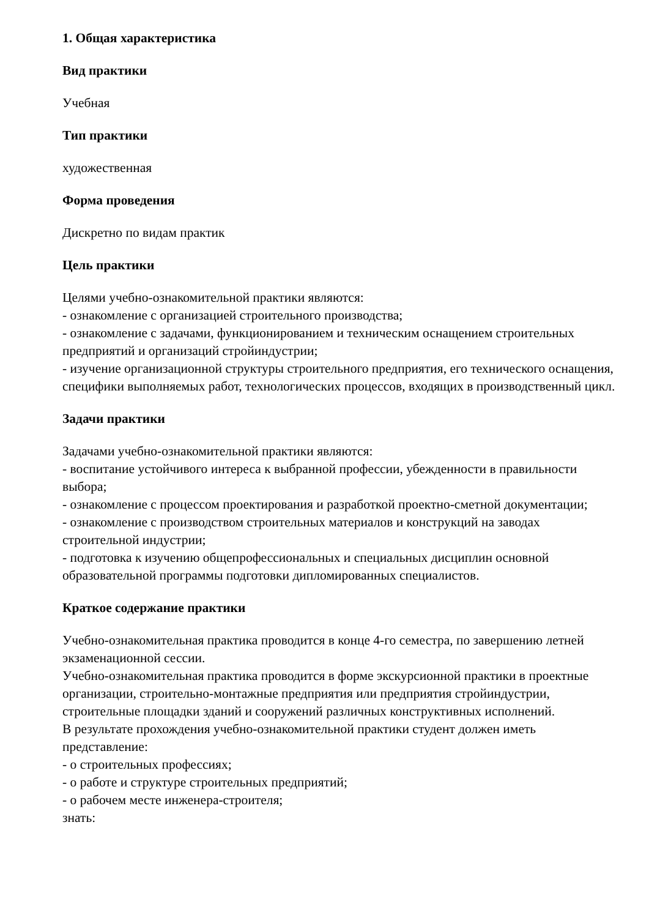1. Общая характеристика
Вид практики
Учебная
Тип практики
художественная
Форма проведения
Дискретно по видам практик
Цель практики
Целями учебно-ознакомительной практики являются:
- ознакомление с организацией строительного производства;
- ознакомление с задачами, функционированием и техническим оснащением строительных предприятий и организаций стройиндустрии;
- изучение организационной структуры строительного предприятия, его технического оснащения, специфики выполняемых работ, технологических процессов, входящих в производственный цикл.
Задачи практики
Задачами учебно-ознакомительной практики являются:
- воспитание устойчивого интереса к выбранной профессии, убежденности в правильности выбора;
- ознакомление с процессом проектирования и разработкой проектно-сметной документации;
- ознакомление с производством строительных материалов и конструкций на заводах строительной индустрии;
- подготовка к изучению общепрофессиональных и специальных дисциплин основной образовательной программы подготовки дипломированных специалистов.
Краткое содержание практики
Учебно-ознакомительная практика проводится в конце 4-го семестра, по завершению летней экзаменационной сессии.
Учебно-ознакомительная практика проводится в форме экскурсионной практики в проектные организации, строительно-монтажные предприятия или предприятия стройиндустрии, строительные площадки зданий и сооружений различных конструктивных исполнений.
В результате прохождения учебно-ознакомительной практики студент должен иметь представление:
- о строительных профессиях;
- о работе и структуре строительных предприятий;
- о рабочем месте инженера-строителя;
знать: